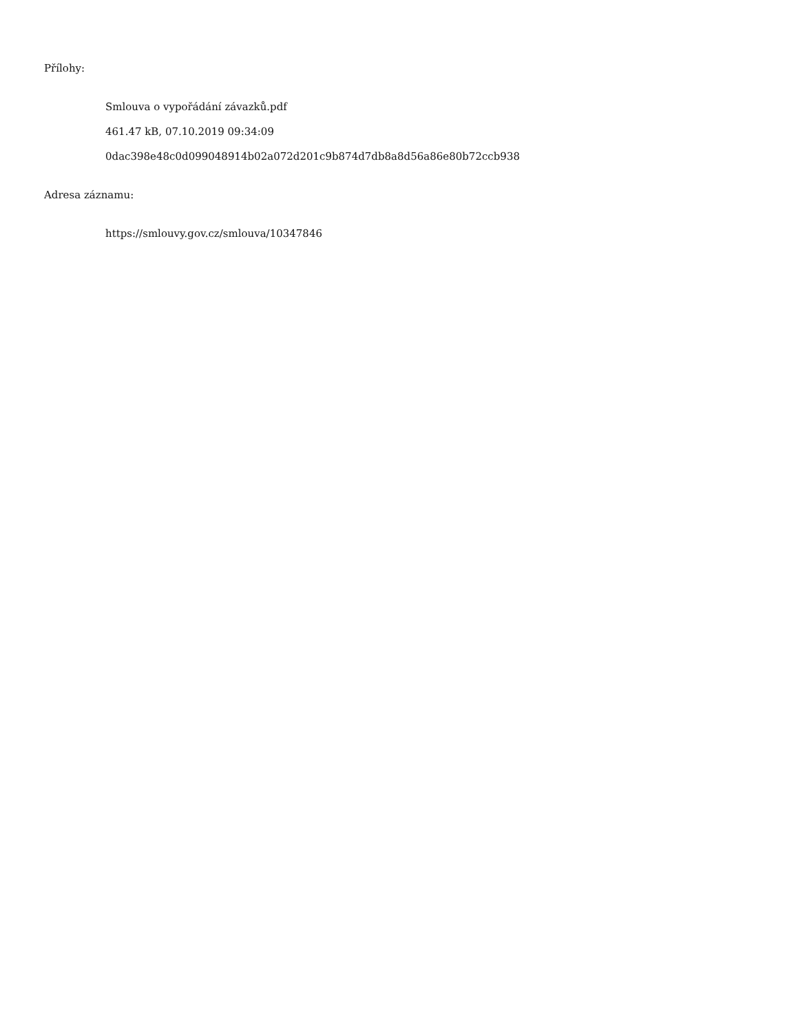Přílohy:
Smlouva o vypořádání závazků.pdf
461.47 kB, 07.10.2019 09:34:09
0dac398e48c0d099048914b02a072d201c9b874d7db8a8d56a86e80b72ccb938
Adresa záznamu:
https://smlouvy.gov.cz/smlouva/10347846